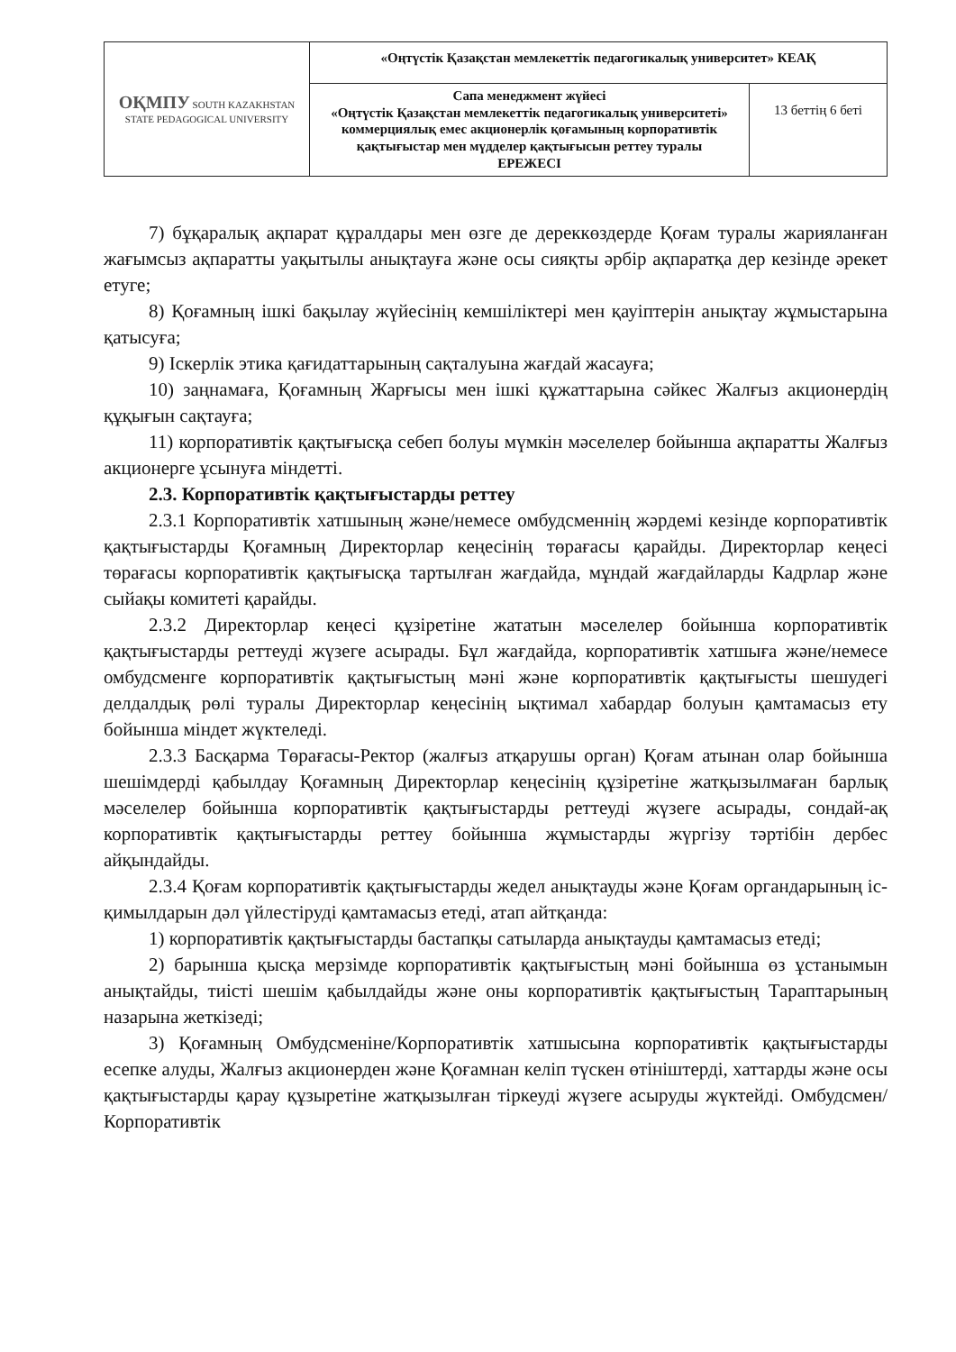| ОҚМПУ SOUTH KAZAKHSTAN STATE PEDAGOGICAL UNIVERSITY | «Оңтүстік Қазақстан мемлекеттік педагогикалық университет» КЕАҚ | |
| | Сапа менеджмент жүйесі «Оңтүстік Қазақстан мемлекеттік педагогикалық университеті» коммерциялық емес акционерлік қоғамының корпоративтік қақтығыстар мен мүдделер қақтығысын реттеу туралы ЕРЕЖЕСІ | 13 беттің 6 беті |
7) бұқаралық ақпарат құралдары мен өзге де дереккөздерде Қоғам туралы жарияланған жағымсыз ақпаратты уақытылы анықтауға және осы сияқты әрбір ақпаратқа дер кезінде әрекет етуге;
8) Қоғамның ішкі бақылау жүйесінің кемшіліктері мен қауіптерін анықтау жұмыстарына қатысуға;
9) Іскерлік этика қағидаттарының сақталуына жағдай жасауға;
10) заңнамаға, Қоғамның Жарғысы мен ішкі құжаттарына сәйкес Жалғыз акционердің құқығын сақтауға;
11) корпоративтік қақтығысқа себеп болуы мүмкін мәселелер бойынша ақпаратты Жалғыз акционерге ұсынуға міндетті.
2.3. Корпоративтік қақтығыстарды реттеу
2.3.1 Корпоративтік хатшының және/немесе омбудсменнің жәрдемі кезінде корпоративтік қақтығыстарды Қоғамның Директорлар кеңесінің төрағасы қарайды. Директорлар кеңесі төрағасы корпоративтік қақтығысқа тартылған жағдайда, мұндай жағдайларды Кадрлар және сыйақы комитеті қарайды.
2.3.2 Директорлар кеңесі құзіретіне жататын мәселелер бойынша корпоративтік қақтығыстарды реттеуді жүзеге асырады. Бұл жағдайда, корпоративтік хатшыға және/немесе омбудсменге корпоративтік қақтығыстың мәні және корпоративтік қақтығысты шешудегі делдалдық рөлі туралы Директорлар кеңесінің ықтимал хабардар болуын қамтамасыз ету бойынша міндет жүктеледі.
2.3.3 Басқарма Төрағасы-Ректор (жалғыз атқарушы орган) Қоғам атынан олар бойынша шешімдерді қабылдау Қоғамның Директорлар кеңесінің құзіретіне жатқызылмаған барлық мәселелер бойынша корпоративтік қақтығыстарды реттеуді жүзеге асырады, сондай-ақ корпоративтік қақтығыстарды реттеу бойынша жұмыстарды жүргізу тәртібін дербес айқындайды.
2.3.4 Қоғам корпоративтік қақтығыстарды жедел анықтауды және Қоғам органдарының іс-қимылдарын дәл үйлестіруді қамтамасыз етеді, атап айтқанда:
1) корпоративтік қақтығыстарды бастапқы сатыларда анықтауды қамтамасыз етеді;
2) барынша қысқа мерзімде корпоративтік қақтығыстың мәні бойынша өз ұстанымын анықтайды, тиісті шешім қабылдайды және оны корпоративтік қақтығыстың Тараптарының назарына жеткізеді;
3) Қоғамның Омбудсменіне/Корпоративтік хатшысына корпоративтік қақтығыстарды есепке алуды, Жалғыз акционерден және Қоғамнан келіп түскен өтініштерді, хаттарды және осы қақтығыстарды қарау құзыретіне жатқызылған тіркеуді жүзеге асыруды жүктейді. Омбудсмен/Корпоративтік